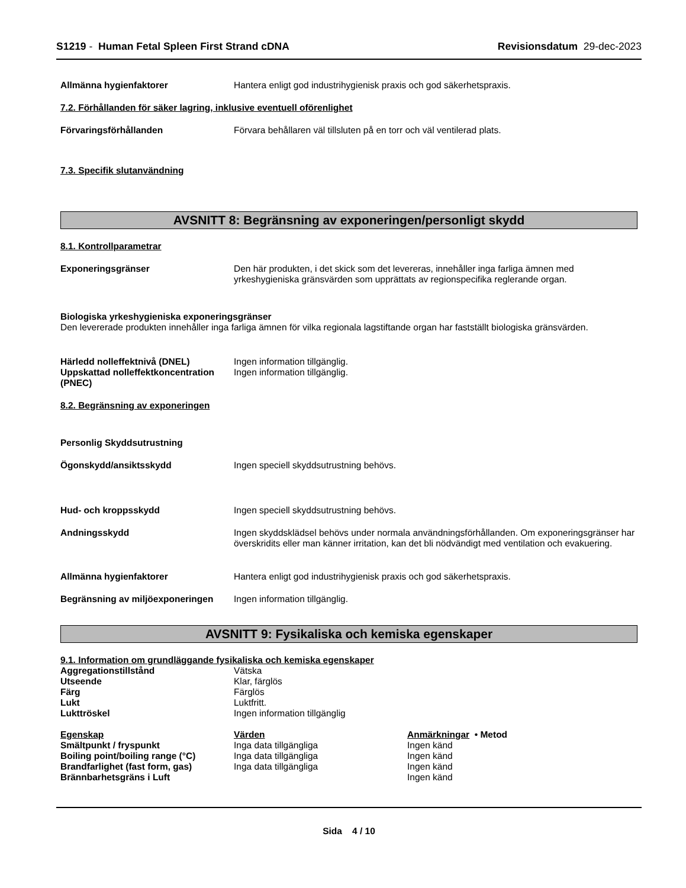S1219 - Human Fetal Spleen First Strand cDNA
Revisionsdatum 29-dec-2023
Allmänna hygienfaktorer Hantera enligt god industrihygienisk praxis och god säkerhetspraxis.
7.2. Förhållanden för säker lagring, inklusive eventuell oförenlighet
Förvaringsförhållanden Förvara behållaren väl tillsluten på en torr och väl ventilerad plats.
7.3. Specifik slutanvändning
AVSNITT 8: Begränsning av exponeringen/personligt skydd
8.1. Kontrollparametrar
Exponeringsgränser Den här produkten, i det skick som det levereras, innehåller inga farliga ämnen med yrkeshygieniska gränsvärden som upprättats av regionspecifika reglerande organ.
Biologiska yrkeshygieniska exponeringsgränser
Den levererade produkten innehåller inga farliga ämnen för vilka regionala lagstiftande organ har fastställt biologiska gränsvärden.
Härledd nolleffektnivå (DNEL) Ingen information tillgänglig.
Uppskattad nolleffektkoncentration (PNEC)
Ingen information tillgänglig.
8.2. Begränsning av exponeringen
Personlig Skyddsutrustning
Ögonskydd/ansiktsskydd Ingen speciell skyddsutrustning behövs.
Hud- och kroppsskydd Ingen speciell skyddsutrustning behövs.
Andningsskydd Ingen skyddsklädsel behövs under normala användningsförhållanden. Om exponeringsgränser har överskridits eller man känner irritation, kan det bli nödvändigt med ventilation och evakuering.
Allmänna hygienfaktorer Hantera enligt god industrihygienisk praxis och god säkerhetspraxis.
Begränsning av miljöexponeringen
Ingen information tillgänglig.
AVSNITT 9: Fysikaliska och kemiska egenskaper
9.1. Information om grundläggande fysikaliska och kemiska egenskaper
| Aggregationstillstånd | Vätska |
| Utseende | Klar, färglös |
| Färg | Färglös |
| Lukt | Luktfritt. |
| Lukttröskel | Ingen information tillgänglig |
| Egenskap | Värden | Anmärkningar • Metod |
| --- | --- | --- |
| Smältpunkt / fryspunkt | Inga data tillgängliga | Ingen känd |
| Boiling point/boiling range (°C) | Inga data tillgängliga | Ingen känd |
| Brandfarlighet (fast form, gas) | Inga data tillgängliga | Ingen känd |
| Brännbarhetsgräns i Luft | | Ingen känd |
Sida 4 / 10